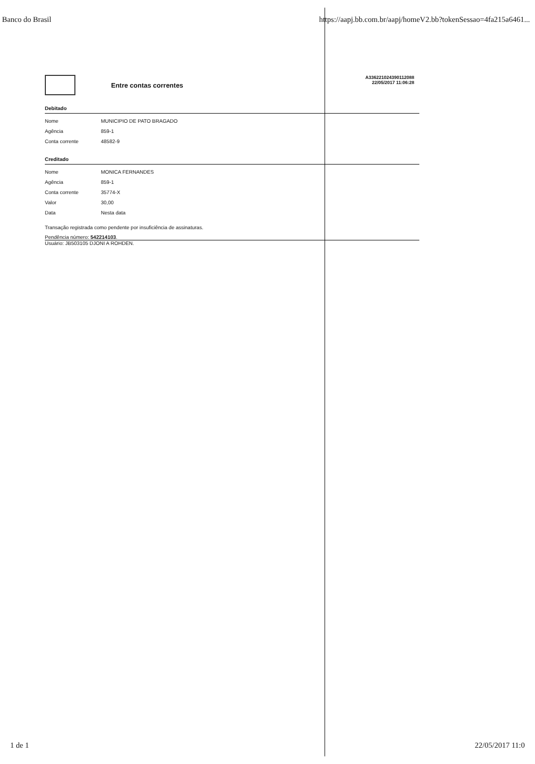Banco do Brasil https://aapj.bb.com.br/aapj/homeV2.bb?tokenSessao=4fa215a6461...
Entre contas correntes
A336221024390112088
22/05/2017 11:06:28
Debitado
| Nome | MUNICIPIO DE PATO BRAGADO |
| Agência | 859-1 |
| Conta corrente | 48582-9 |
Creditado
| Nome | MONICA FERNANDES |
| Agência | 859-1 |
| Conta corrente | 35774-X |
| Valor | 30,00 |
| Data | Nesta data |
Transação registrada como pendente por insuficiência de assinaturas.
Pendência número: 542214103.
Usuário: JB503105 DJONI A ROHDEN.
1 de 1 22/05/2017 11:0